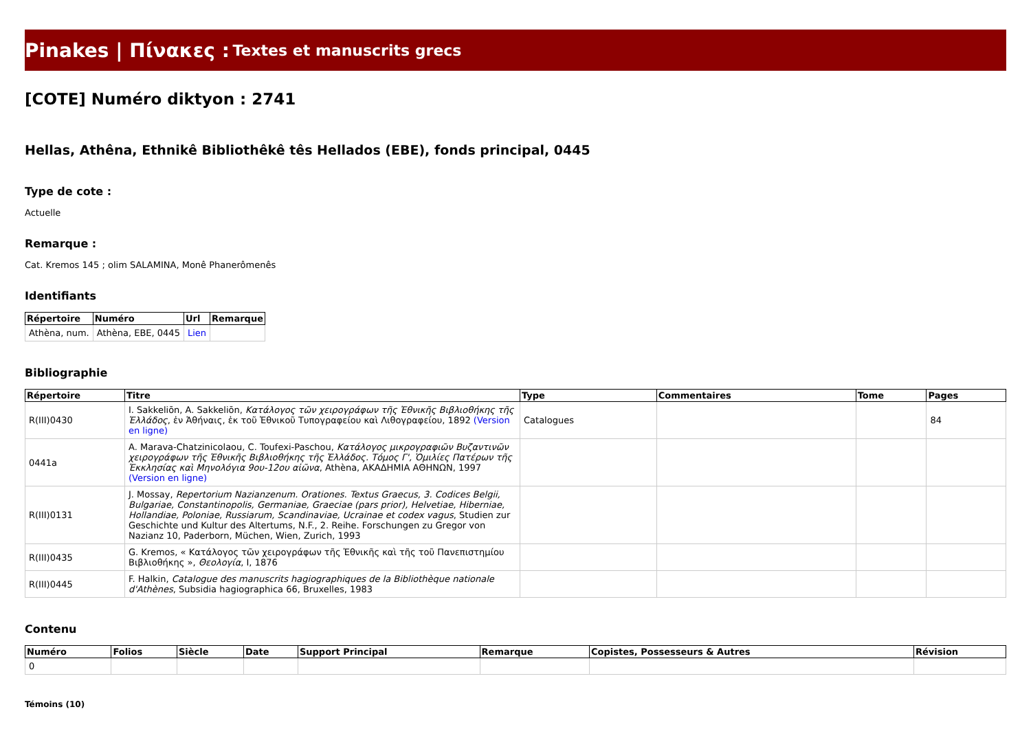Pinakes | Πίνακες : Textes et manuscrits grecs
[COTE] Numéro diktyon : 2741
Hellas, Athêna, Ethnikê Bibliothêkê tês Hellados (EBE), fonds principal, 0445
Type de cote :
Actuelle
Remarque :
Cat. Kremos 145 ; olim SALAMINA, Monê Phanerômenês
Identifiants
| Répertoire | Numéro | Url | Remarque |
| --- | --- | --- | --- |
| Athèna, num. | Athèna, EBE, 0445 | Lien | |
Bibliographie
| Répertoire | Titre | Type | Commentaires | Tome | Pages |
| --- | --- | --- | --- | --- | --- |
| R(III)0430 | I. Sakkeliōn, A. Sakkeliōn, Κατάλογος τῶν χειρογράφων τῆς Ἐθνικῆς Βιβλιοθήκης τῆς Ἑλλάδος , ἐν Ἀθήναις, ἐκ τοῦ Ἐθνικοῦ Τυπογραφείου καὶ Λιθογραφείου, 1892 (Version en ligne) | Catalogues | | | 84 |
| 0441a | A. Marava-Chatzinicolaou, C. Toufexi-Paschou, Κατάλογος μικρογραφιῶν Βυζαντινῶν χειρογράφων τῆς Ἐθνικῆς Βιβλιοθήκης τῆς Ἑλλάδος. Τόμος Γ', Ὁμιλίες Πατέρων τῆς Ἐκκλησίας καὶ Μηνολόγια 9ου-12ου αἰῶνα , Athèna, ΑΚΑΔΗΜΙΑ ΑΘΗΝΩΝ, 1997 (Version en ligne) | | | | |
| R(III)0131 | J. Mossay, Repertorium Nazianzenum. Orationes. Textus Graecus, 3. Codices Belgii, Bulgariae, Constantinopolis, Germaniae, Graeciae (pars prior), Helvetiae, Hiberniae, Hollandiae, Poloniae, Russiarum, Scandinaviae, Ucrainae et codex vagus , Studien zur Geschichte und Kultur des Altertums, N.F., 2. Reihe. Forschungen zu Gregor von Nazianz 10, Paderborn, Müchen, Wien, Zurich, 1993 | | | | |
| R(III)0435 | G. Kremos, « Κατάλογος τῶν χειρογράφων τῆς Ἐθνικῆς καὶ τῆς τοῦ Πανεπιστημίου Βιβλιοθήκης », Θεολογία , I, 1876 | | | | |
| R(III)0445 | F. Halkin, Catalogue des manuscrits hagiographiques de la Bibliothèque nationale d'Athènes , Subsidia hagiographica 66, Bruxelles, 1983 | | | | |
Contenu
| Numéro | Folios | Siècle | Date | Support Principal | Remarque | Copistes, Possesseurs & Autres | Révision |
| --- | --- | --- | --- | --- | --- | --- | --- |
| 0 | | | | | | | |
Témoins (10)